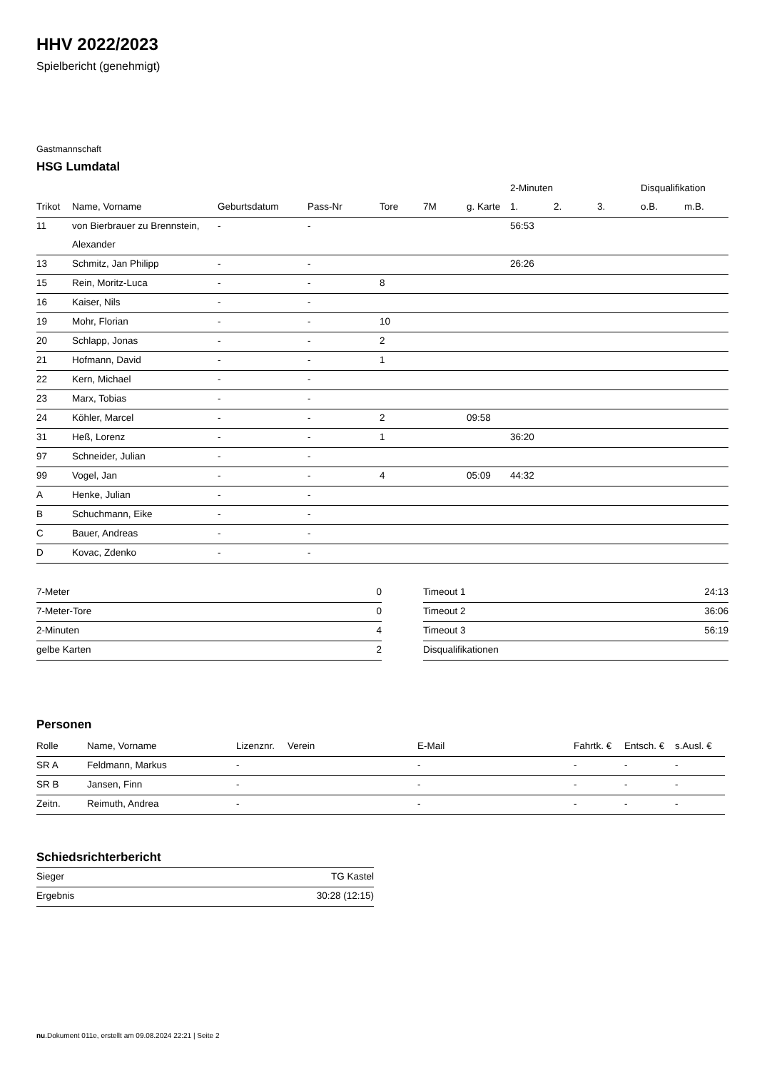HHV 2022/2023
Spielbericht (genehmigt)
Gastmannschaft
HSG Lumdatal
| | | | | | | | 2-Minuten | | | Disqualifikation | |
| --- | --- | --- | --- | --- | --- | --- | --- | --- | --- | --- | --- |
| Trikot | Name, Vorname | Geburtsdatum | Pass-Nr | Tore | 7M | g. Karte | 1. | 2. | 3. | o.B. | m.B. |
| 11 | von Bierbrauer zu Brennstein, | - | - | | | | 56:53 | | | | |
| | Alexander | | | | | | | | | | |
| 13 | Schmitz, Jan Philipp | - | - | | | | 26:26 | | | | |
| 15 | Rein, Moritz-Luca | - | - | 8 | | | | | | | |
| 16 | Kaiser, Nils | - | - | | | | | | | | |
| 19 | Mohr, Florian | - | - | 10 | | | | | | | |
| 20 | Schlapp, Jonas | - | - | 2 | | | | | | | |
| 21 | Hofmann, David | - | - | 1 | | | | | | | |
| 22 | Kern, Michael | - | - | | | | | | | | |
| 23 | Marx, Tobias | - | - | | | | | | | | |
| 24 | Köhler, Marcel | - | - | 2 | | 09:58 | | | | | |
| 31 | Heß, Lorenz | - | - | 1 | | | 36:20 | | | | |
| 97 | Schneider, Julian | - | - | | | | | | | | |
| 99 | Vogel, Jan | - | - | 4 | | 05:09 | 44:32 | | | | |
| A | Henke, Julian | - | - | | | | | | | | |
| B | Schuchmann, Eike | - | - | | | | | | | | |
| C | Bauer, Andreas | - | - | | | | | | | | |
| D | Kovac, Zdenko | - | - | | | | | | | | |
| 7-Meter | 0 |
| 7-Meter-Tore | 0 |
| 2-Minuten | 4 |
| gelbe Karten | 2 |
| Timeout 1 | 24:13 |
| Timeout 2 | 36:06 |
| Timeout 3 | 56:19 |
| Disqualifikationen | |
Personen
| Rolle | Name, Vorname | Lizenznr. | Verein | E-Mail | Fahrtk. € | Entsch. € | s.Ausl. € |
| --- | --- | --- | --- | --- | --- | --- | --- |
| SR A | Feldmann, Markus | - | | - | - | - | - |
| SR B | Jansen, Finn | - | | - | - | - | - |
| Zeitn. | Reimuth, Andrea | - | | - | - | - | - |
Schiedsrichterbericht
| Sieger | TG Kastel |
| Ergebnis | 30:28 (12:15) |
nu.Dokument 011e, erstellt am 09.08.2024 22:21 | Seite 2